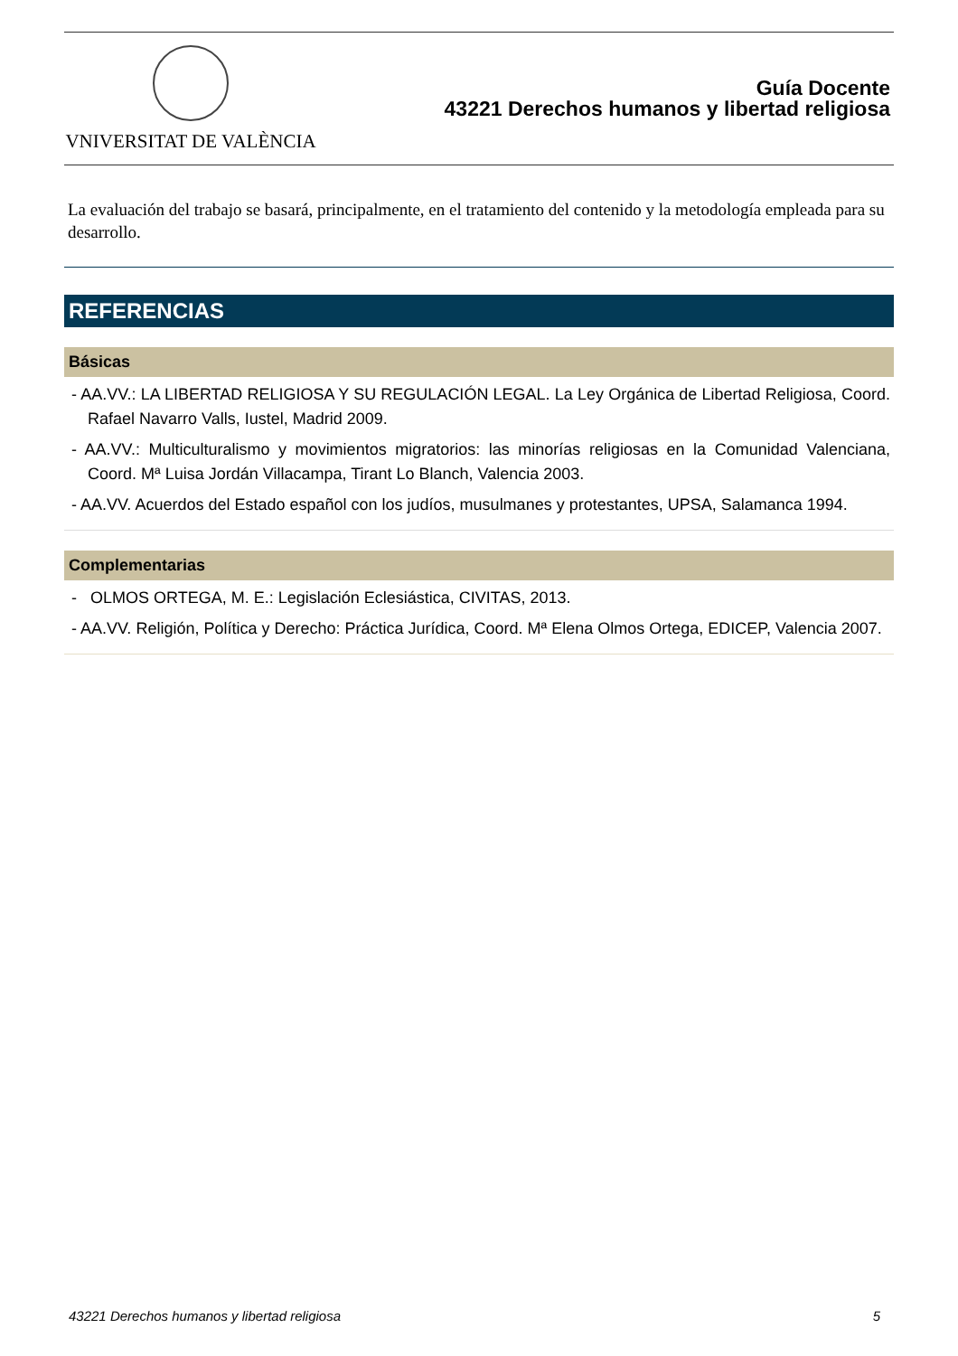VNIVERSITAT DE VALÈNCIA
Guía Docente
43221 Derechos humanos y libertad religiosa
La evaluación del trabajo se basará, principalmente, en el tratamiento del contenido y la metodología empleada para su desarrollo.
REFERENCIAS
Básicas
- AA.VV.: LA LIBERTAD RELIGIOSA Y SU REGULACIÓN LEGAL. La Ley Orgánica de Libertad Religiosa, Coord. Rafael Navarro Valls, Iustel, Madrid 2009.
- AA.VV.: Multiculturalismo y movimientos migratorios: las minorías religiosas en la Comunidad Valenciana, Coord. Mª Luisa Jordán Villacampa, Tirant Lo Blanch, Valencia 2003.
- AA.VV. Acuerdos del Estado español con los judíos, musulmanes y protestantes, UPSA, Salamanca 1994.
Complementarias
- OLMOS ORTEGA, M. E.: Legislación Eclesiástica, CIVITAS, 2013.
- AA.VV. Religión, Política y Derecho: Práctica Jurídica, Coord. Mª Elena Olmos Ortega, EDICEP, Valencia 2007.
43221 Derechos humanos y libertad religiosa 5